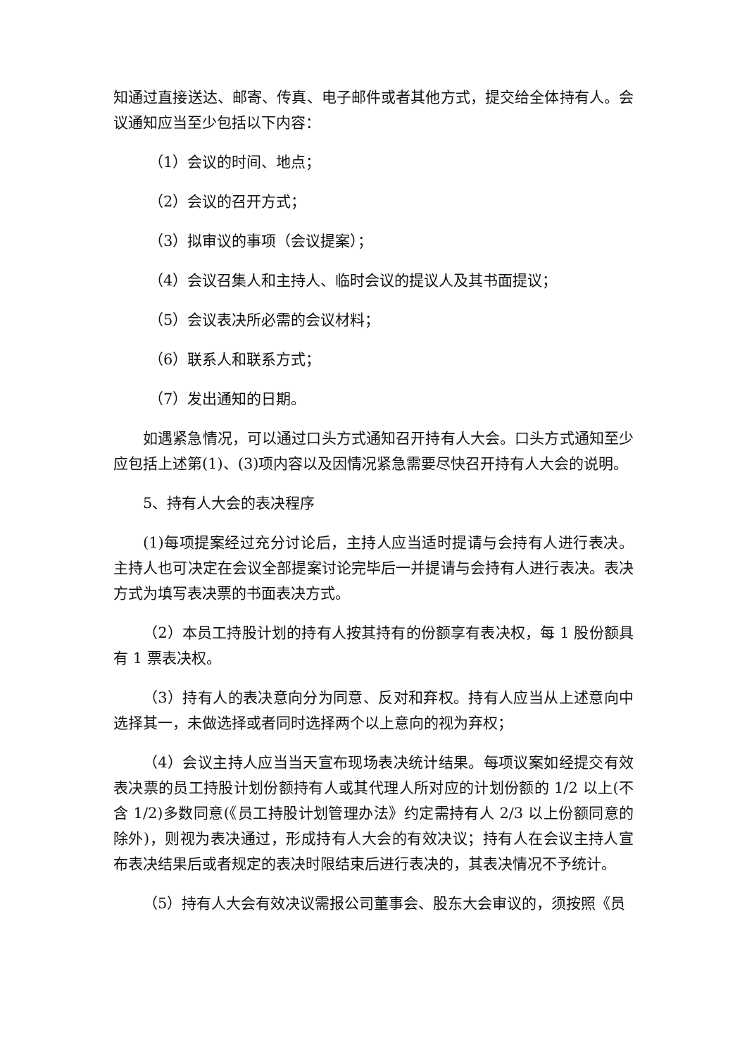知通过直接送达、邮寄、传真、电子邮件或者其他方式，提交给全体持有人。会议通知应当至少包括以下内容：
（1）会议的时间、地点；
（2）会议的召开方式；
（3）拟审议的事项（会议提案）；
（4）会议召集人和主持人、临时会议的提议人及其书面提议；
（5）会议表决所必需的会议材料；
（6）联系人和联系方式；
（7）发出通知的日期。
如遇紧急情况，可以通过口头方式通知召开持有人大会。口头方式通知至少应包括上述第(1)、(3)项内容以及因情况紧急需要尽快召开持有人大会的说明。
5、持有人大会的表决程序
(1)每项提案经过充分讨论后，主持人应当适时提请与会持有人进行表决。主持人也可决定在会议全部提案讨论完毕后一并提请与会持有人进行表决。表决方式为填写表决票的书面表决方式。
（2）本员工持股计划的持有人按其持有的份额享有表决权，每 1 股份额具有 1 票表决权。
（3）持有人的表决意向分为同意、反对和弃权。持有人应当从上述意向中选择其一，未做选择或者同时选择两个以上意向的视为弃权；
（4）会议主持人应当当天宣布现场表决统计结果。每项议案如经提交有效表决票的员工持股计划份额持有人或其代理人所对应的计划份额的 1/2 以上(不含 1/2)多数同意(《员工持股计划管理办法》约定需持有人 2/3 以上份额同意的除外)，则视为表决通过，形成持有人大会的有效决议；持有人在会议主持人宣布表决结果后或者规定的表决时限结束后进行表决的，其表决情况不予统计。
（5）持有人大会有效决议需报公司董事会、股东大会审议的，须按照《员